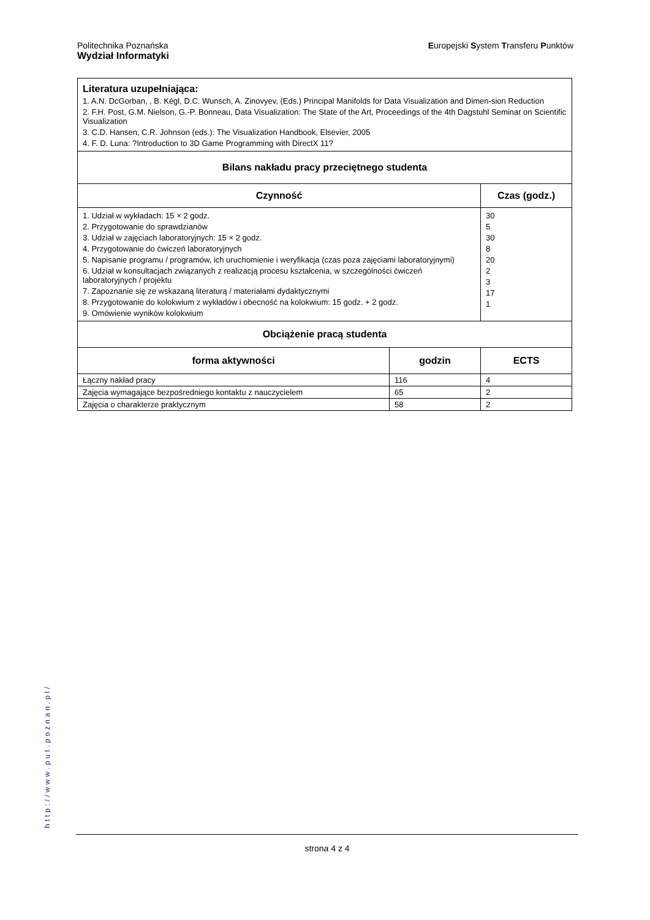Politechnika Poznańska
Wydział Informatyki
Europejski System Transferu Punktów
| Literatura uzupełniająca: 1. A.N. DcGorban, , B. Kégl, D.C. Wunsch, A. Zinovyev, (Eds.) Principal Manifolds for Data Visualization and Dimen-sion Reduction 2. F.H. Post, G.M. Nielson, G.-P. Bonneau, Data Visualization: The State of the Art, Proceedings of the 4th Dagstuhl Seminar on Scientific Visualization 3. C.D. Hansen, C.R. Johnson (eds.): The Visualization Handbook, Elsevier, 2005 4. F. D. Luna: ?Introduction to 3D Game Programming with DirectX 11? | | |
| Bilans nakładu pracy przeciętnego studenta | | |
| Czynność | | Czas (godz.) |
| 1. Udział w wykładach: 15 × 2 godz. 2. Przygotowanie do sprawdzianów 3. Udział w zajęciach laboratoryjnych: 15 × 2 godz. 4. Przygotowanie do ćwiczeń laboratoryjnych 5. Napisanie programu / programów, ich uruchomienie i weryfikacja (czas poza zajęciami laboratoryjnymi) 6. Udział w konsultacjach związanych z realizacją procesu kształcenia, w szczególności ćwiczeń laboratoryjnych / projektu 7. Zapoznanie się ze wskazaną literaturą / materiałami dydaktycznymi 8. Przygotowanie do kolokwium z wykładów i obecność na kolokwium: 15 godz. + 2 godz. 9. Omówienie wyników kolokwium | | 30 5 30 8 20 2 3 17 1 |
| Obciążenie pracą studenta | | |
| forma aktywności | godzin | ECTS |
| Łączny nakład pracy | 116 | 4 |
| Zajęcia wymagające bezpośredniego kontaktu z nauczycielem | 65 | 2 |
| Zajęcia o charakterze praktycznym | 58 | 2 |
http://www.put.poznan.pl/
strona 4 z 4